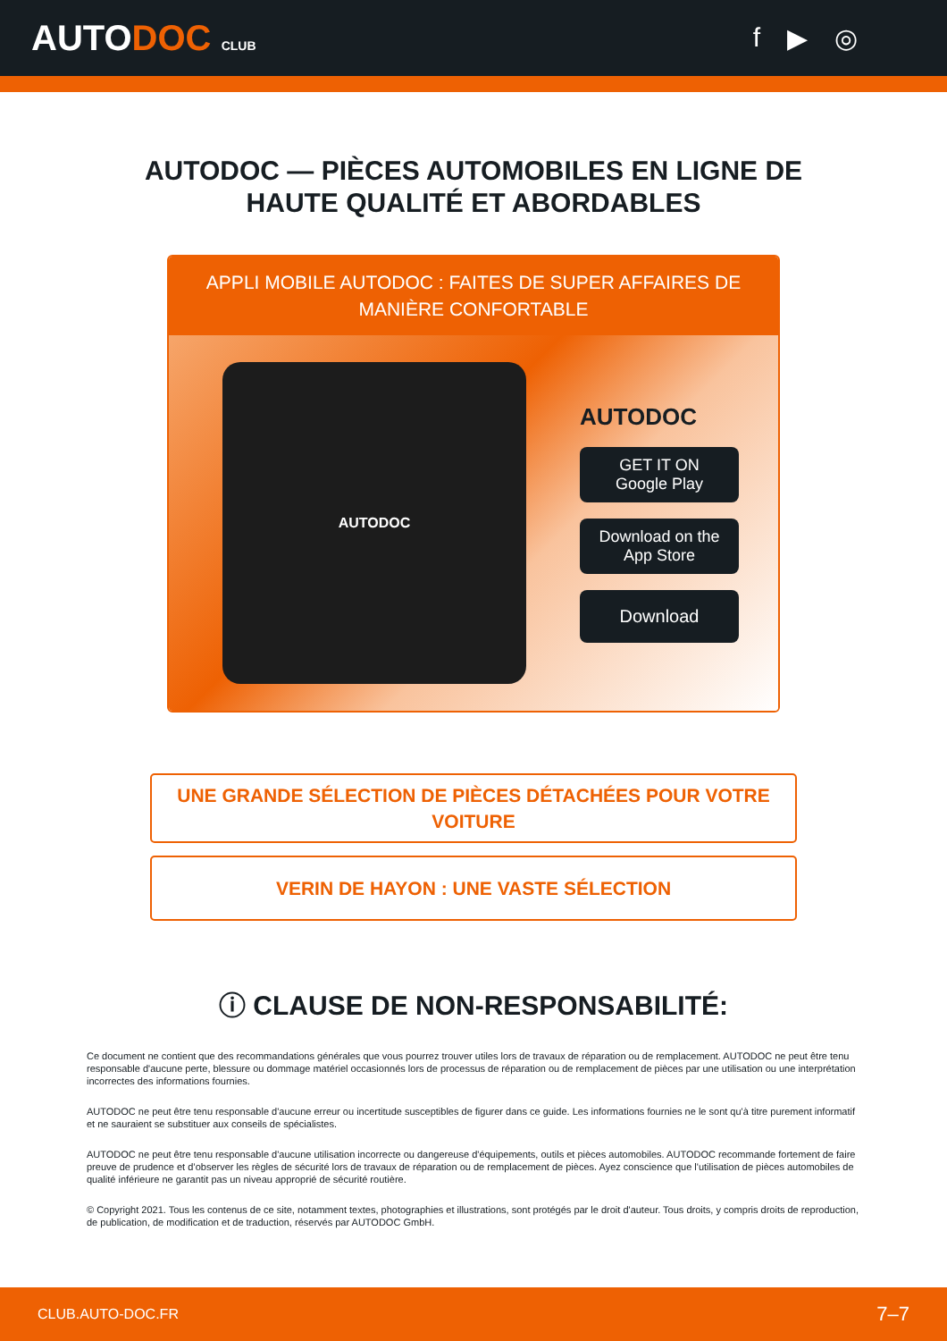AUTODOC CLUB
f ▶ ◎
AUTODOC — PIÈCES AUTOMOBILES EN LIGNE DE
HAUTE QUALITÉ ET ABORDABLES
APPLI MOBILE AUTODOC : FAITES DE SUPER AFFAIRES DE MANIÈRE CONFORTABLE
AUTODOC
AUTODOC
GET IT ON
Google Play
Download on the
App Store
Download
UNE GRANDE SÉLECTION DE PIÈCES DÉTACHÉES POUR VOTRE VOITURE
VERIN DE HAYON : UNE VASTE SÉLECTION
ⓘ CLAUSE DE NON-RESPONSABILITÉ:
Ce document ne contient que des recommandations générales que vous pourrez trouver utiles lors de travaux de réparation ou de remplacement. AUTODOC ne peut être tenu responsable d'aucune perte, blessure ou dommage matériel occasionnés lors de processus de réparation ou de remplacement de pièces par une utilisation ou une interprétation incorrectes des informations fournies.
AUTODOC ne peut être tenu responsable d'aucune erreur ou incertitude susceptibles de figurer dans ce guide. Les informations fournies ne le sont qu'à titre purement informatif et ne sauraient se substituer aux conseils de spécialistes.
AUTODOC ne peut être tenu responsable d'aucune utilisation incorrecte ou dangereuse d'équipements, outils et pièces automobiles. AUTODOC recommande fortement de faire preuve de prudence et d’observer les règles de sécurité lors de travaux de réparation ou de remplacement de pièces. Ayez conscience que l'utilisation de pièces automobiles de qualité inférieure ne garantit pas un niveau approprié de sécurité routière.
© Copyright 2021. Tous les contenus de ce site, notamment textes, photographies et illustrations, sont protégés par le droit d'auteur. Tous droits, y compris droits de reproduction, de publication, de modification et de traduction, réservés par AUTODOC GmbH.
CLUB.AUTO-DOC.FR 7–7